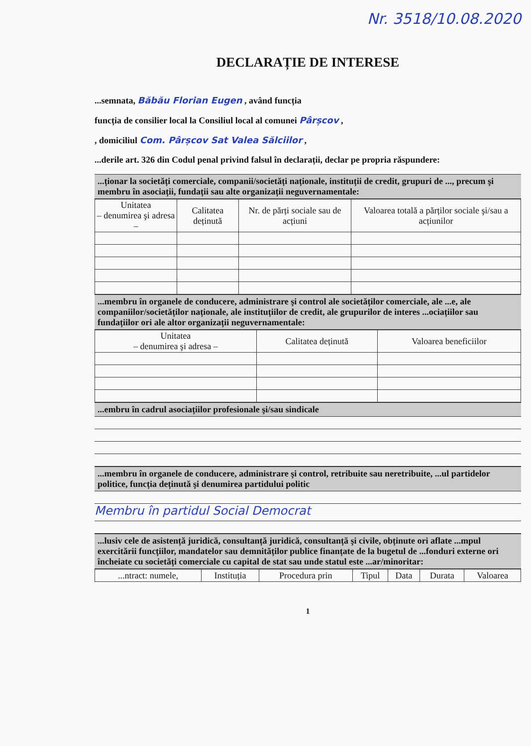Nr. 3518/10.08.2020
DECLARAȚIE DE INTERESE
...semnata, Băbău Florian Eugen , având funcția
funcția de consilier local la Consiliul local al comunei Pârșcov ,
, domiciliul Com. Pârșcov Sat Valea Sălciilor ,
...derile art. 326 din Codul penal privind falsul în declarații, declar pe propria răspundere:
...ționar la societăți comerciale, companii/societăți naționale, instituții de credit, grupuri de ..., precum şi membru în asociații, fundații sau alte organizații neguvernamentale:
| Unitatea – denumirea şi adresa – | Calitatea deținută | Nr. de părți sociale sau de acțiuni | Valoarea totală a părților sociale şi/sau a acțiunilor |
| --- | --- | --- | --- |
...membru în organele de conducere, administrare şi control ale societăților comerciale, ale ...e, ale companiilor/societăților naționale, ale instituțiilor de credit, ale grupurilor de interes ...ociațiilor sau fundațiilor ori ale altor organizații neguvernamentale:
| Unitatea – denumirea şi adresa – | Calitatea deținută | Valoarea beneficiilor |
| --- | --- | --- |
...embru în cadrul asociațiilor profesionale şi/sau sindicale
...membru în organele de conducere, administrare şi control, retribuite sau neretribuite, ...ul partidelor politice, funcția deținută şi denumirea partidului politic
Membru în partidul Social Democrat
...lusiv cele de asistență juridică, consultanță juridică, consultanță şi civile, obținute ori aflate ...mpul exercitării funcțiilor, mandatelor sau demnităților publice finanțate de la bugetul de ...fonduri externe ori încheiate cu societăți comerciale cu capital de stat sau unde statul este ...ar/minoritar:
| ...ntract: numele, | Instituția | Procedura prin | Tipul | Data | Durata | Valoarea |
| --- | --- | --- | --- | --- | --- | --- |
1